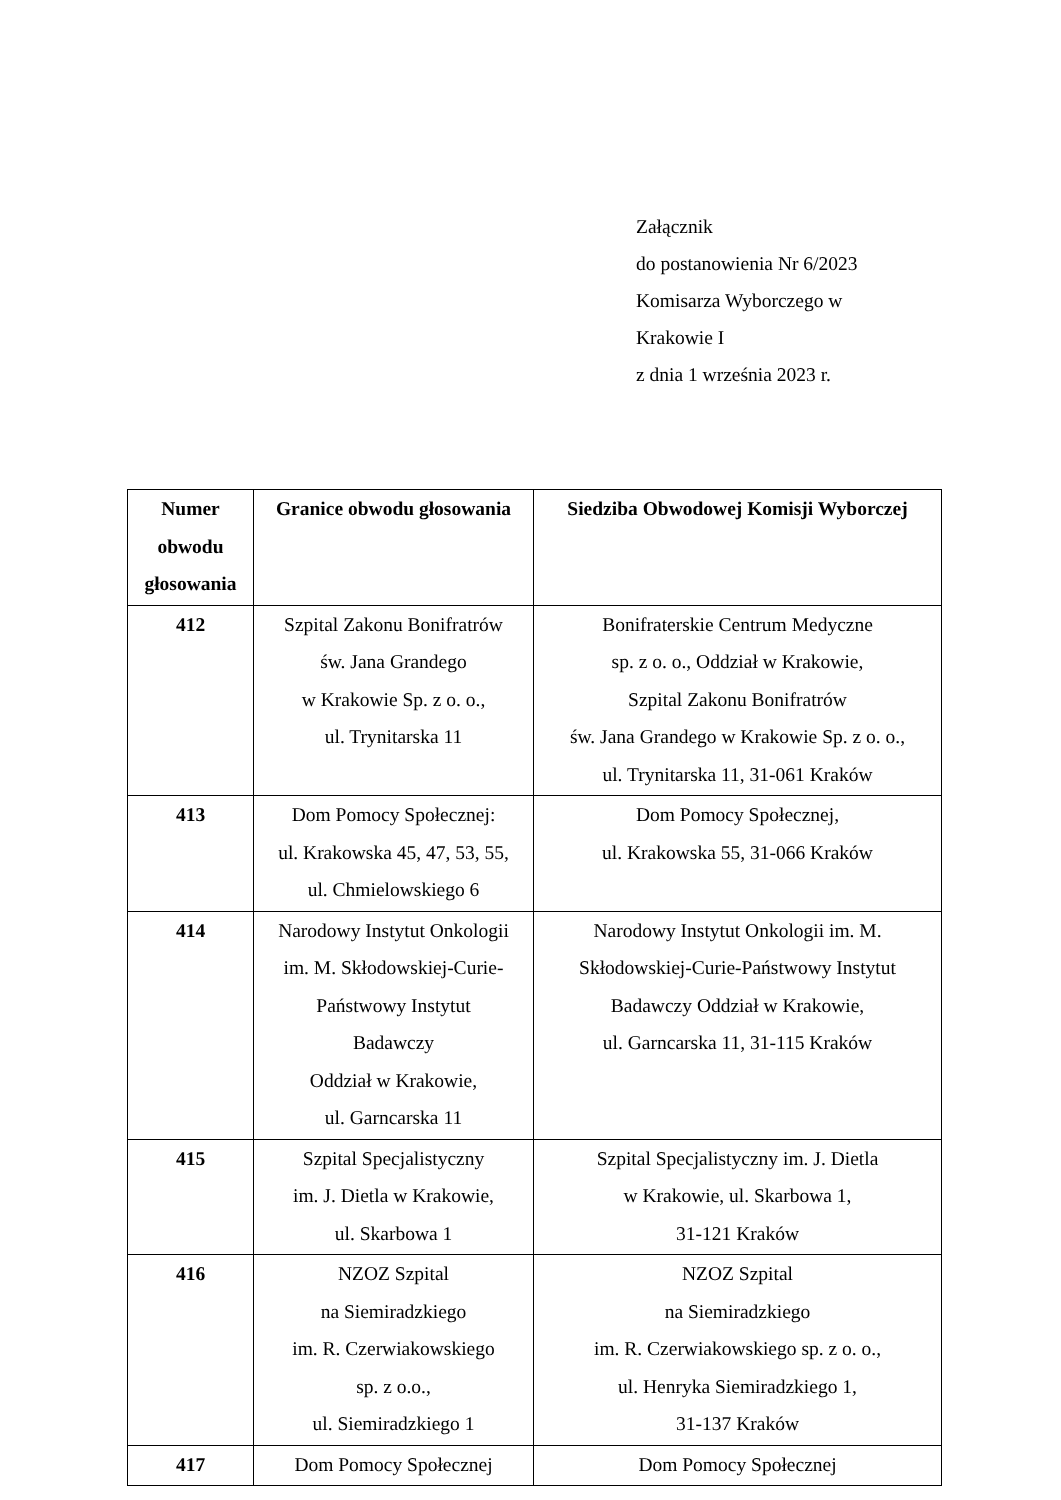Załącznik
do postanowienia Nr 6/2023
Komisarza Wyborczego w
Krakowie I
z dnia 1 września 2023 r.
| Numer obwodu głosowania | Granice obwodu głosowania | Siedziba Obwodowej Komisji Wyborczej |
| --- | --- | --- |
| 412 | Szpital Zakonu Bonifratrów św. Jana Grandego w Krakowie Sp. z o. o., ul. Trynitarska 11 | Bonifraterskie Centrum Medyczne sp. z o. o., Oddział w Krakowie, Szpital Zakonu Bonifratrów św. Jana Grandego w Krakowie Sp. z o. o., ul. Trynitarska 11, 31-061 Kraków |
| 413 | Dom Pomocy Społecznej: ul. Krakowska 45, 47, 53, 55, ul. Chmielowskiego 6 | Dom Pomocy Społecznej, ul. Krakowska 55, 31-066 Kraków |
| 414 | Narodowy Instytut Onkologii im. M. Skłodowskiej-Curie- Państwowy Instytut Badawczy Oddział w Krakowie, ul. Garncarska 11 | Narodowy Instytut Onkologii im. M. Skłodowskiej-Curie-Państwowy Instytut Badawczy Oddział w Krakowie, ul. Garncarska 11, 31-115 Kraków |
| 415 | Szpital Specjalistyczny im. J. Dietla w Krakowie, ul. Skarbowa 1 | Szpital Specjalistyczny im. J. Dietla w Krakowie, ul. Skarbowa 1, 31-121 Kraków |
| 416 | NZOZ Szpital na Siemiradzkiego im. R. Czerwiakowskiego sp. z o.o., ul. Siemiradzkiego 1 | NZOZ Szpital na Siemiradzkiego im. R. Czerwiakowskiego sp. z o. o., ul. Henryka Siemiradzkiego 1, 31-137 Kraków |
| 417 | Dom Pomocy Społecznej | Dom Pomocy Społecznej |